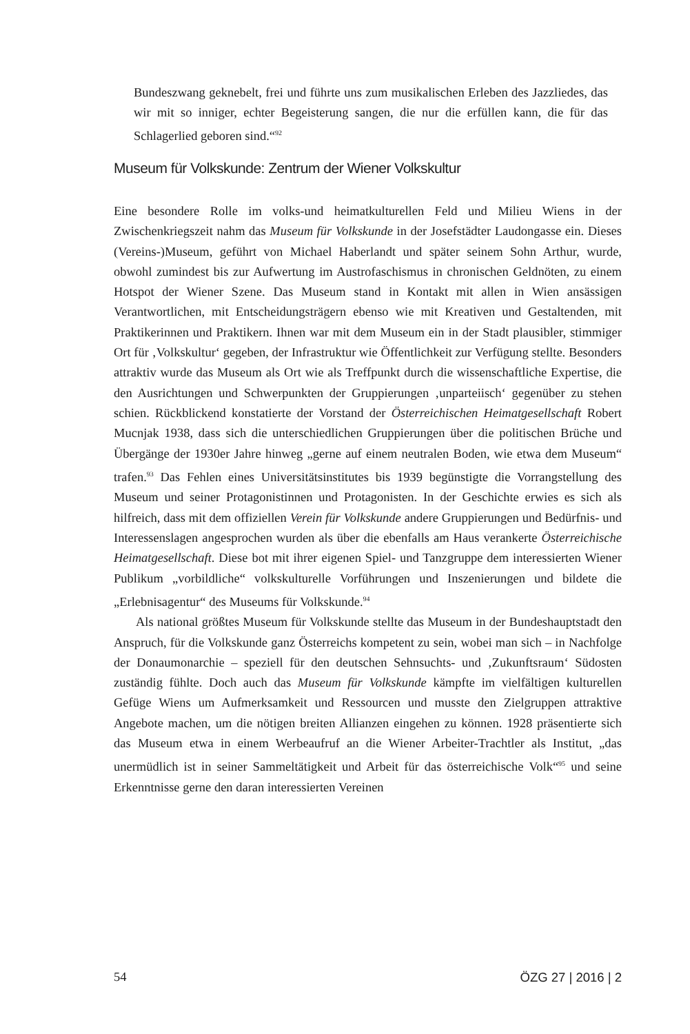Bundeszwang geknebelt, frei und führte uns zum musikalischen Erleben des Jazzliedes, das wir mit so inniger, echter Begeisterung sangen, die nur die erfüllen kann, die für das Schlagerlied geboren sind.“<sup>92</sup>
Museum für Volkskunde: Zentrum der Wiener Volkskultur
Eine besondere Rolle im volks-und heimatkulturellen Feld und Milieu Wiens in der Zwischenkriegszeit nahm das Museum für Volkskunde in der Josefstädter Laudongasse ein. Dieses (Vereins-)Museum, geführt von Michael Haberlandt und später seinem Sohn Arthur, wurde, obwohl zumindest bis zur Aufwertung im Austrofaschismus in chronischen Geldnöten, zu einem Hotspot der Wiener Szene. Das Museum stand in Kontakt mit allen in Wien ansässigen Verantwortlichen, mit Entscheidungsträgern ebenso wie mit Kreativen und Gestaltenden, mit Praktikerinnen und Praktikern. Ihnen war mit dem Museum ein in der Stadt plausibler, stimmiger Ort für ‚Volkskultur‘ gegeben, der Infrastruktur wie Öffentlichkeit zur Verfügung stellte. Besonders attraktiv wurde das Museum als Ort wie als Treffpunkt durch die wissenschaftliche Expertise, die den Ausrichtungen und Schwerpunkten der Gruppierungen ‚unparteiisch‘ gegenüber zu stehen schien. Rückblickend konstatierte der Vorstand der Österreichischen Heimatgesellschaft Robert Mucnjak 1938, dass sich die unterschiedlichen Gruppierungen über die politischen Brüche und Übergänge der 1930er Jahre hinweg „gerne auf einem neutralen Boden, wie etwa dem Museum“ trafen.<sup>93</sup> Das Fehlen eines Universitätsinstitutes bis 1939 begünstigte die Vorrangstellung des Museum und seiner Protagonistinnen und Protagonisten. In der Geschichte erwies es sich als hilfreich, dass mit dem offiziellen Verein für Volkskunde andere Gruppierungen und Bedürfnis- und Interessenslagen angesprochen wurden als über die ebenfalls am Haus verankerte Österreichische Heimatgesellschaft. Diese bot mit ihrer eigenen Spiel- und Tanzgruppe dem interessierten Wiener Publikum „vorbildliche“ volkskulturelle Vorführungen und Inszenierungen und bildete die „Erlebnisagentur“ des Museums für Volkskunde.<sup>94</sup>
Als national größtes Museum für Volkskunde stellte das Museum in der Bundeshauptstadt den Anspruch, für die Volkskunde ganz Österreichs kompetent zu sein, wobei man sich – in Nachfolge der Donaumonarchie – speziell für den deutschen Sehnsuchts- und ‚Zukunftsraum‘ Südosten zuständig fühlte. Doch auch das Museum für Volkskunde kämpfte im vielfältigen kulturellen Gefüge Wiens um Aufmerksamkeit und Ressourcen und musste den Zielgruppen attraktive Angebote machen, um die nötigen breiten Allianzen eingehen zu können. 1928 präsentierte sich das Museum etwa in einem Werbeaufruf an die Wiener Arbeiter-Trachtler als Institut, „das unermüdlich ist in seiner Sammeltätigkeit und Arbeit für das österreichische Volk“<sup>95</sup> und seine Erkenntnisse gerne den daran interessierten Vereinen
54 ÖZG 27 | 2016 | 2